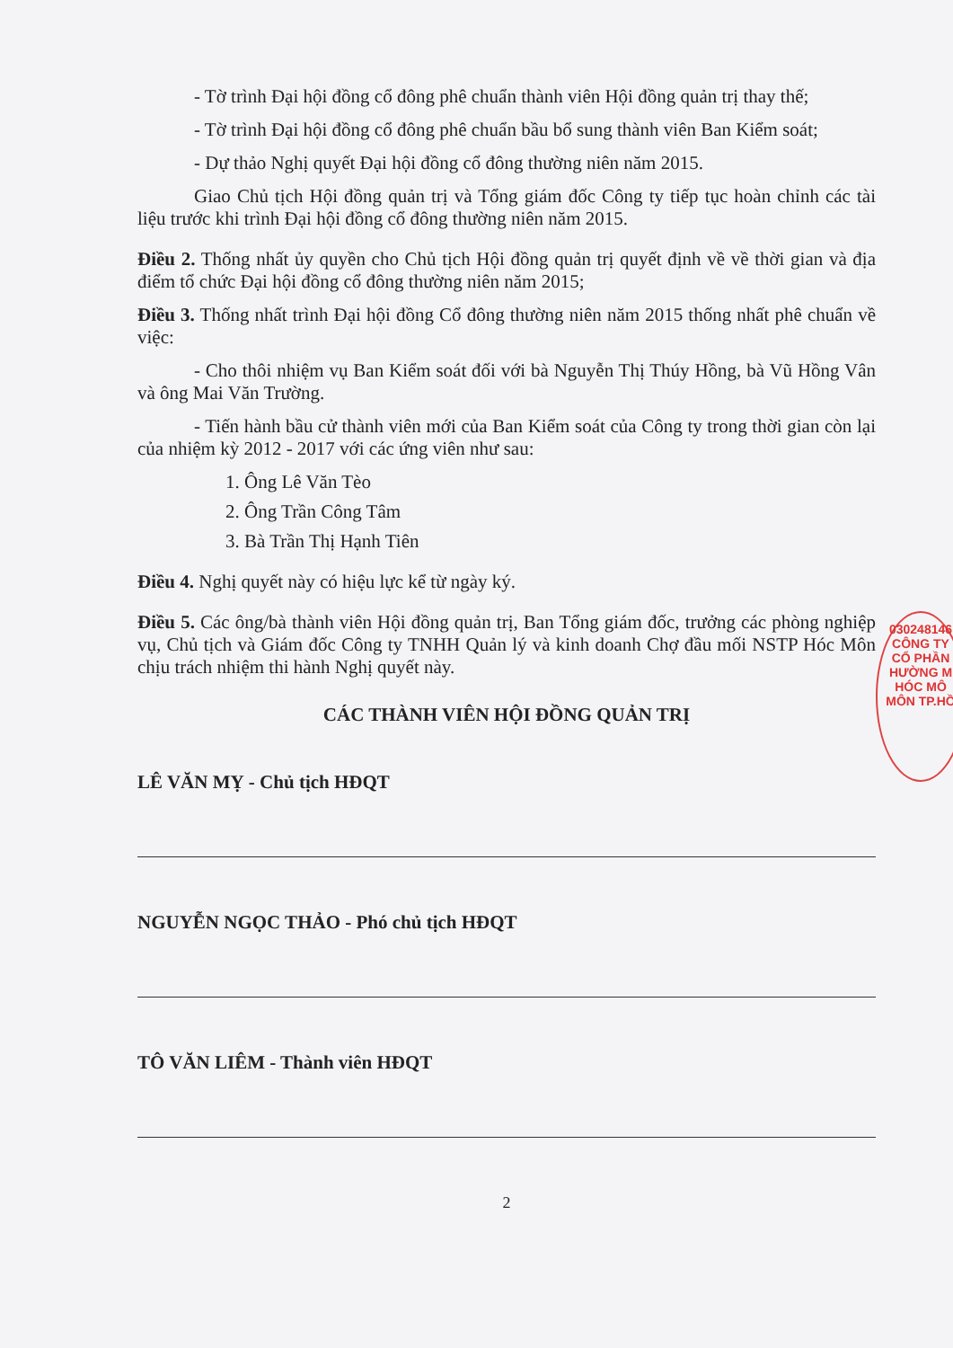- Tờ trình Đại hội đồng cổ đông phê chuẩn thành viên Hội đồng quản trị thay thế;
- Tờ trình Đại hội đồng cổ đông phê chuẩn bầu bổ sung thành viên Ban Kiểm soát;
- Dự thảo Nghị quyết Đại hội đồng cổ đông thường niên năm 2015.
Giao Chủ tịch Hội đồng quản trị và Tổng giám đốc Công ty tiếp tục hoàn chỉnh các tài liệu trước khi trình Đại hội đồng cổ đông thường niên năm 2015.
Điều 2. Thống nhất ủy quyền cho Chủ tịch Hội đồng quản trị quyết định về về thời gian và địa điểm tổ chức Đại hội đồng cổ đông thường niên năm 2015;
Điều 3. Thống nhất trình Đại hội đồng Cổ đông thường niên năm 2015 thống nhất phê chuẩn về việc:
- Cho thôi nhiệm vụ Ban Kiểm soát đối với bà Nguyễn Thị Thúy Hồng, bà Vũ Hồng Vân và ông Mai Văn Trường.
- Tiến hành bầu cử thành viên mới của Ban Kiểm soát của Công ty trong thời gian còn lại của nhiệm kỳ 2012 - 2017 với các ứng viên như sau:
1. Ông Lê Văn Tèo
2. Ông Trần Công Tâm
3. Bà Trần Thị Hạnh Tiên
Điều 4. Nghị quyết này có hiệu lực kể từ ngày ký.
Điều 5. Các ông/bà thành viên Hội đồng quản trị, Ban Tổng giám đốc, trưởng các phòng nghiệp vụ, Chủ tịch và Giám đốc Công ty TNHH Quản lý và kinh doanh Chợ đầu mối NSTP Hóc Môn chịu trách nhiệm thi hành Nghị quyết này.
CÁC THÀNH VIÊN HỘI ĐỒNG QUẢN TRỊ
LÊ VĂN MỴ - Chủ tịch HĐQT
NGUYỄN NGỌC THẢO - Phó chủ tịch HĐQT
TÔ VĂN LIÊM - Thành viên HĐQT
2
030248146
CÔNG TY
CỔ PHẦN
HƯỜNG M
HÓC MÔ
MÔN TP.HỒ